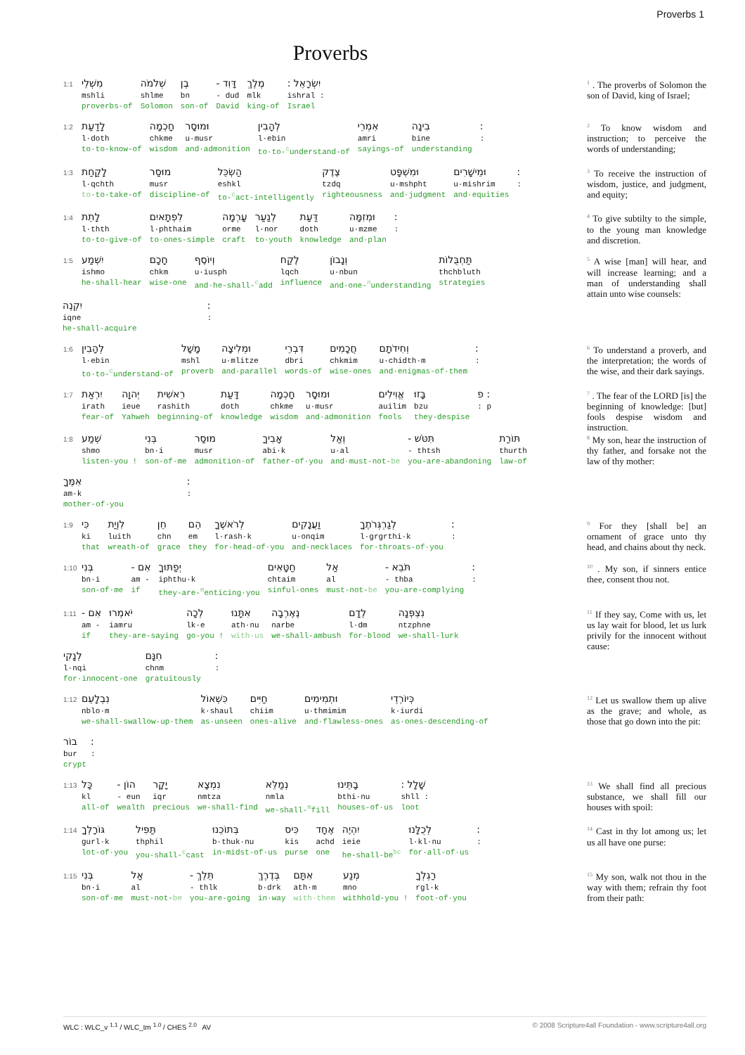Proverbs 1
Proverbs
1:1
מִשְׁלֵי
mshli
proverbs-of
שְׁלֹמֹה
shlme
Solomon
בֶן
bn
son-of
דָּוִד -
- dud
David
מֶלֶךְ
mlk
king-of
יִשְׂרָאֵל :
ishral :
Israel
<sup>1</sup> . The proverbs of Solomon the son of David, king of Israel;
1:2
לָדַעַת
l·doth
to·to-know-of
חָכְמָה
chkme
wisdom
וּמוּסָר
u·musr
and·admonition
לְהָבִין
l·ebin
to·to-<sup>c</sup>understand-of
אִמְרֵי
amri
sayings-of
בִינָה
bine
understanding
:
:
<sup>2</sup> To know wisdom and instruction; to perceive the words of understanding;
1:3
לָקַחַת
l·qchth
to·to-take-of
מוּסַר
musr
discipline-of
הַשְׂכֵּל
eshkl
to-<sup>c</sup>act-intelligently
צֶדֶק
tzdq
righteousness
וּמִשְׁפָּט
u·mshpht
and·judgment
וּמֵישָׁרִים
u·mishrim
and·equities
:
:
<sup>3</sup> To receive the instruction of wisdom, justice, and judgment, and equity;
1:4
לָתֵת
l·thth
to·to-give-of
לִפְתָאיִם
l·phthaim
to·ones-simple
עָרְמָה
orme
craft
לְנַעַר
l·nor
to·youth
דַּעַת
doth
knowledge
וּמְזִמָּה
u·mzme
and·plan
:
:
<sup>4</sup> To give subtilty to the simple, to the young man knowledge and discretion.
1:5
יִשְׁמַע
ishmo
he-shall-hear
חָכָם
chkm
wise-one
וְיוֹסֶף
u·iusph
and·he-shall-<sup>c</sup>add
לֶקַח
lqch
influence
וְנָבוֹן
u·nbun
and·one-<sup>n</sup>understanding
תַּחְבֻּלוֹת
thchbluth
strategies
יִקְנֶה
iqne
he-shall-acquire
:
:
<sup>5</sup> A wise [man] will hear, and will increase learning; and a man of understanding shall attain unto wise counsels:
1:6
לְהָבִין
l·ebin
to·to-<sup>c</sup>understand-of
מָשָׁל
mshl
proverb
וּמְלִיצָה
u·mlitze
and·parallel
דִּבְרֵי
dbri
words-of
חֲכָמִים
chkmim
wise-ones
וְחִידֹתָם
u·chidth·m
and·enigmas-of·them
:
:
<sup>6</sup> To understand a proverb, and the interpretation; the words of the wise, and their dark sayings.
1:7
יִרְאַת
irath
fear-of
יְהוָה
ieue
Yahweh
רֵאשִׁית
rashith
beginning-of
דָּעַת
doth
knowledge
חָכְמָה
chkme
wisdom
וּמוּסָר
u·musr
and·admonition
אֱוִילִים
auilim
fools
בָּזוּ
bzu
they-despise
: פ
: p
<sup>7</sup> . The fear of the LORD [is] the beginning of knowledge: [but] fools despise wisdom and instruction.
1:8
שְׁמַע
shmo
listen-you !
בְּנִי
bn·i
son-of·me
מוּסַר
musr
admonition-of
אָבִיךָ
abi·k
father-of·you
וְאַל
u·al
and·must-not-be
תִּטֹּשׁ -
- thtsh
you-are-abandoning
תּוֹרַת
thurth
law-of
אִמֶּךָ
am·k
mother-of·you
:
:
<sup>8</sup> My son, hear the instruction of thy father, and forsake not the law of thy mother:
1:9
כִּי
ki
that
לִוְיַת
luith
wreath-of
חֵן
chn
grace
הֵם
em
they
לְרֹאשֶׁךָ
l·rash·k
for·head-of·you
וַעֲנָקִים
u·onqim
and·necklaces
לְגַרְגְּרֹתֶךָ
l·grgrthi·k
for·throats-of·you
:
:
<sup>9</sup> For they [shall be] an ornament of grace unto thy head, and chains about thy neck.
1:10
בְּנִי
bn·i
son-of·me
אִם -
am -
if
יְפַתּוּךָ
iphthu·k
they-are-<sup>m</sup>enticing·you
חַטָּאִים
chtaim
sinful-ones
אַל
al
must-not-be
תֹּבֵא -
- thba
you-are-complying
:
:
<sup>10</sup> . My son, if sinners entice thee, consent thou not.
1:11
אִם -
am -
if
יֹאמְרוּ
iamru
they-are-saying
לְכָה
lk·e
go-you !
אִתָּנוּ
ath·nu
with·us
נֶאֶרְבָה
narbe
we-shall-ambush
לְדָם
l·dm
for·blood
נִצְפְּנָה
ntzphne
we-shall-lurk
לְנָקִי
l·nqi
for·innocent-one
חִנָּם
chnm
gratuitously
:
:
<sup>11</sup> If they say, Come with us, let us lay wait for blood, let us lurk privily for the innocent without cause:
1:12
נִבְלָעֵם
nblo·m
we-shall-swallow-up·them
כִּשְׁאוֹל
k·shaul
as·unseen
חַיִּים
chiim
ones-alive
וּתְמִימִים
u·thmimim
and·flawless-ones
כְּיוֹרְדֵי
k·iurdi
as·ones-descending-of
בוֹר
bur
crypt
:
:
<sup>12</sup> Let us swallow them up alive as the grave; and whole, as those that go down into the pit:
1:13
כָּל
kl
all-of
הוֹן -
- eun
wealth
יָקָר
iqr
precious
נִמְצָא
nmtza
we-shall-find
נְמַלֵּא
nmla
we-shall-<sup>m</sup>fill
בָתֵּינוּ
bthi·nu
houses-of·us
שָׁלָל :
shll :
loot
<sup>13</sup> We shall find all precious substance, we shall fill our houses with spoil:
1:14
גּוֹרָלְךָ
gurl·k
lot-of·you
תַּפִּיל
thphil
you-shall-<sup>c</sup>cast
בְּתוֹכֵנוּ
b·thuk·nu
in·midst-of·us
כִּיס
kis
purse
אֶחָד
achd
one
יִהְיֶה
ieie
he-shall-be<sup>bc</sup>
לְכֻלָּנוּ
l·kl·nu
for·all-of·us
:
:
<sup>14</sup> Cast in thy lot among us; let us all have one purse:
1:15
בְּנִי
bn·i
son-of·me
אַל
al
must-not-be
תֵּלֵךְ -
- thlk
you-are-going
בְּדֶרֶךְ
b·drk
in·way
אִתָּם
ath·m
with·them
מְנַע
mno
withhold-you !
רַגְלְךָ
rgl·k
foot-of·you
<sup>15</sup> My son, walk not thou in the way with them; refrain thy foot from their path:
WLC : WLC_v <sup>1.1</sup> / WLC_tm <sup>1.0</sup> / CHES <sup>2.0</sup> AV © 2008 Scripture4all Foundation - www.scripture4all.org